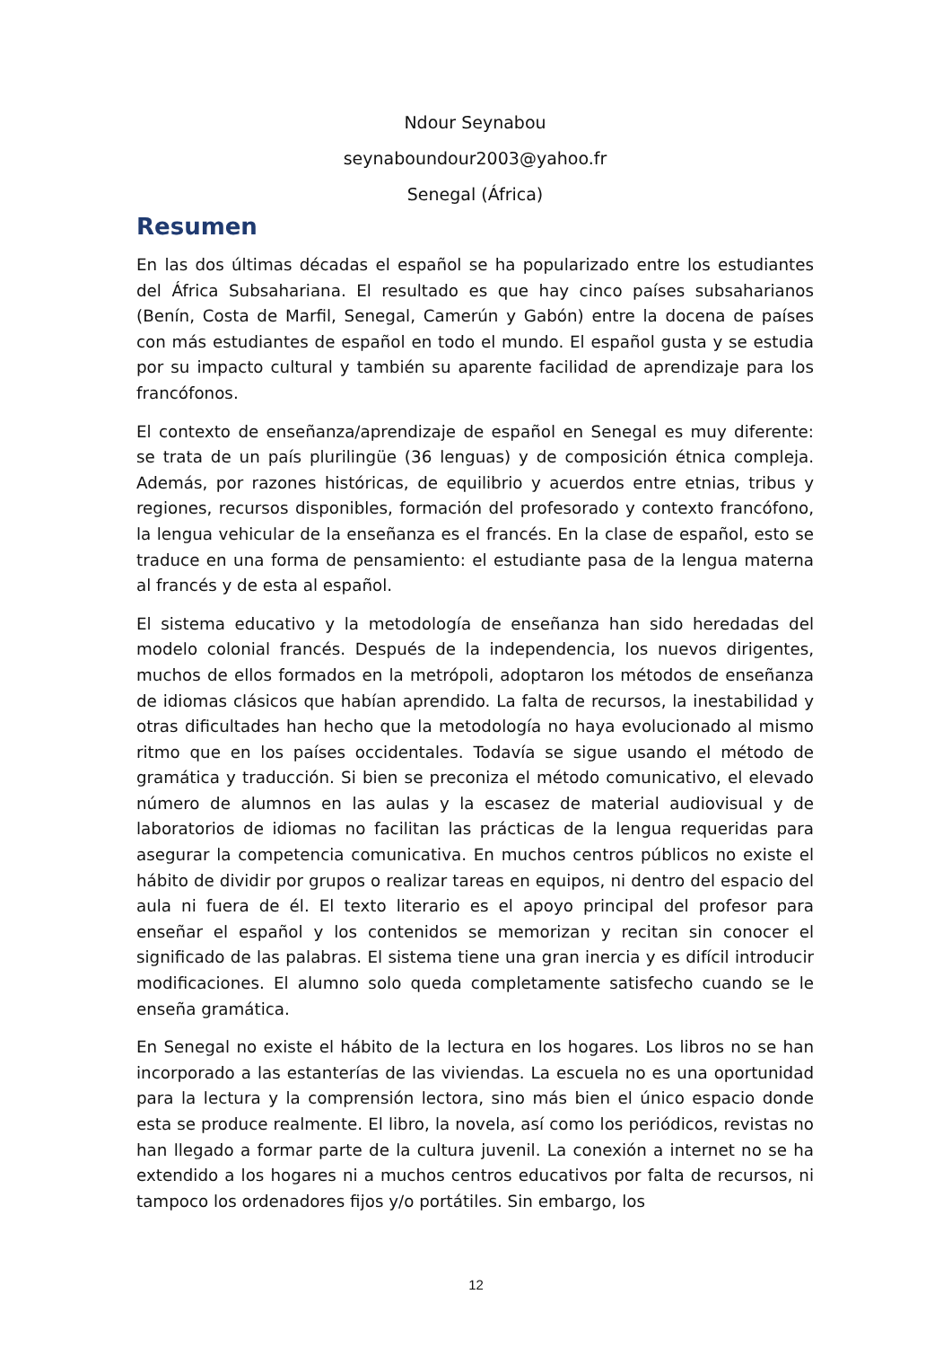Ndour Seynabou
seynaboundour2003@yahoo.fr
Senegal (África)
Resumen
En las dos últimas décadas el español se ha popularizado entre los estudiantes del África Subsahariana. El resultado es que hay cinco países subsaharianos (Benín, Costa de Marfil, Senegal, Camerún y Gabón) entre la docena de países con más estudiantes de español en todo el mundo. El español gusta y se estudia por su impacto cultural y también su aparente facilidad de aprendizaje para los francófonos.
El contexto de enseñanza/aprendizaje de español en Senegal es muy diferente: se trata de un país plurilingüe (36 lenguas) y de composición étnica compleja. Además, por razones históricas, de equilibrio y acuerdos entre etnias, tribus y regiones, recursos disponibles, formación del profesorado y contexto francófono, la lengua vehicular de la enseñanza es el francés. En la clase de español, esto se traduce en una forma de pensamiento: el estudiante pasa de la lengua materna al francés y de esta al español.
El sistema educativo y la metodología de enseñanza han sido heredadas del modelo colonial francés. Después de la independencia, los nuevos dirigentes, muchos de ellos formados en la metrópoli, adoptaron los métodos de enseñanza de idiomas clásicos que habían aprendido. La falta de recursos, la inestabilidad y otras dificultades han hecho que la metodología no haya evolucionado al mismo ritmo que en los países occidentales. Todavía se sigue usando el método de gramática y traducción. Si bien se preconiza el método comunicativo, el elevado número de alumnos en las aulas y la escasez de material audiovisual y de laboratorios de idiomas no facilitan las prácticas de la lengua requeridas para asegurar la competencia comunicativa. En muchos centros públicos no existe el hábito de dividir por grupos o realizar tareas en equipos, ni dentro del espacio del aula ni fuera de él. El texto literario es el apoyo principal del profesor para enseñar el español y los contenidos se memorizan y recitan sin conocer el significado de las palabras. El sistema tiene una gran inercia y es difícil introducir modificaciones. El alumno solo queda completamente satisfecho cuando se le enseña gramática.
En Senegal no existe el hábito de la lectura en los hogares. Los libros no se han incorporado a las estanterías de las viviendas. La escuela no es una oportunidad para la lectura y la comprensión lectora, sino más bien el único espacio donde esta se produce realmente. El libro, la novela, así como los periódicos, revistas no han llegado a formar parte de la cultura juvenil. La conexión a internet no se ha extendido a los hogares ni a muchos centros educativos por falta de recursos, ni tampoco los ordenadores fijos y/o portátiles. Sin embargo, los
12